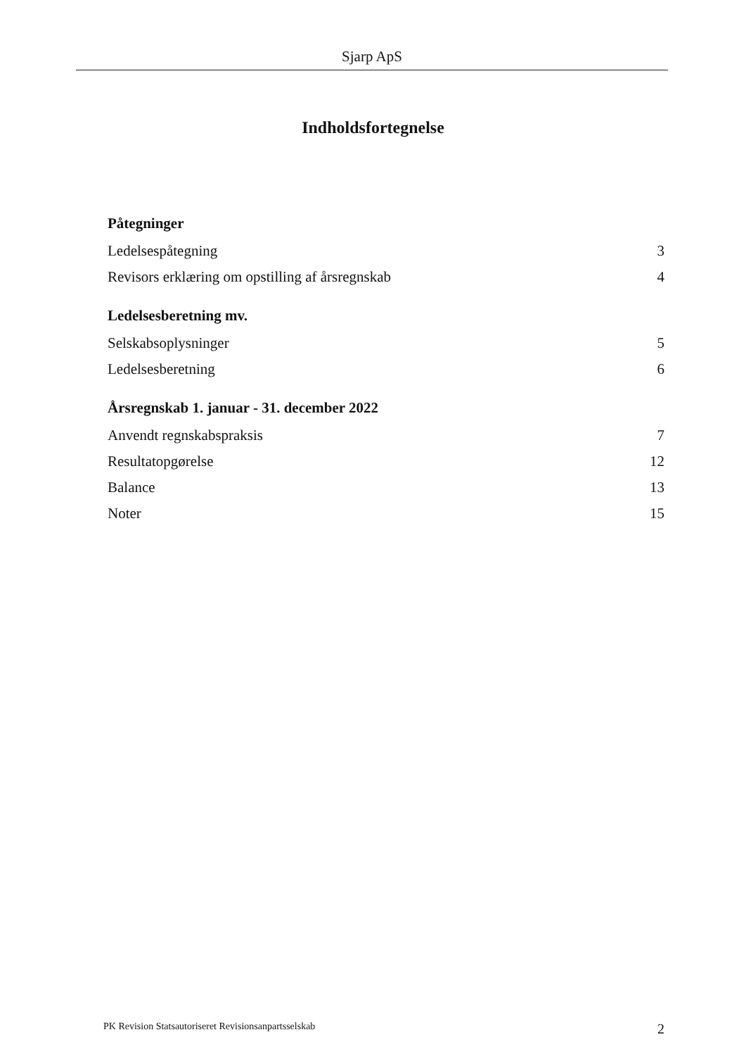Sjarp ApS
Indholdsfortegnelse
Påtegninger
Ledelsespåtegning 3
Revisors erklæring om opstilling af årsregnskab 4
Ledelsesberetning mv.
Selskabsoplysninger 5
Ledelsesberetning 6
Årsregnskab 1. januar - 31. december 2022
Anvendt regnskabspraksis 7
Resultatopgørelse 12
Balance 13
Noter 15
PK Revision Statsautoriseret Revisionsanpartsselskab 2